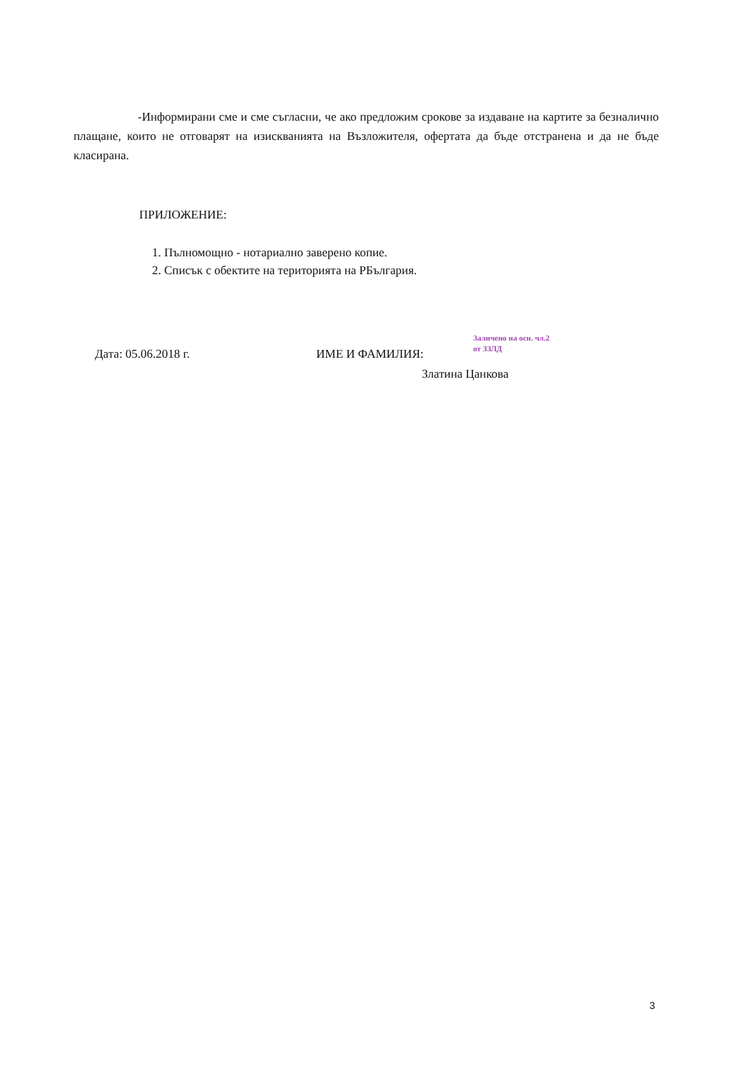-Информирани сме и сме съгласни, че ако предложим срокове за издаване на картите за безналично плащане, които не отговарят на изискванията на Възложителя, офертата да бъде отстранена и да не бъде класирана.
ПРИЛОЖЕНИЕ:
1. Пълномощно - нотариално заверено копие.
2. Списък с обектите на територията на РБългария.
Дата: 05.06.2018 г. ИМЕ И ФАМИЛИЯ:
Заличено на осн. чл.2 от ЗЗЛД
Златина Цанкова
3